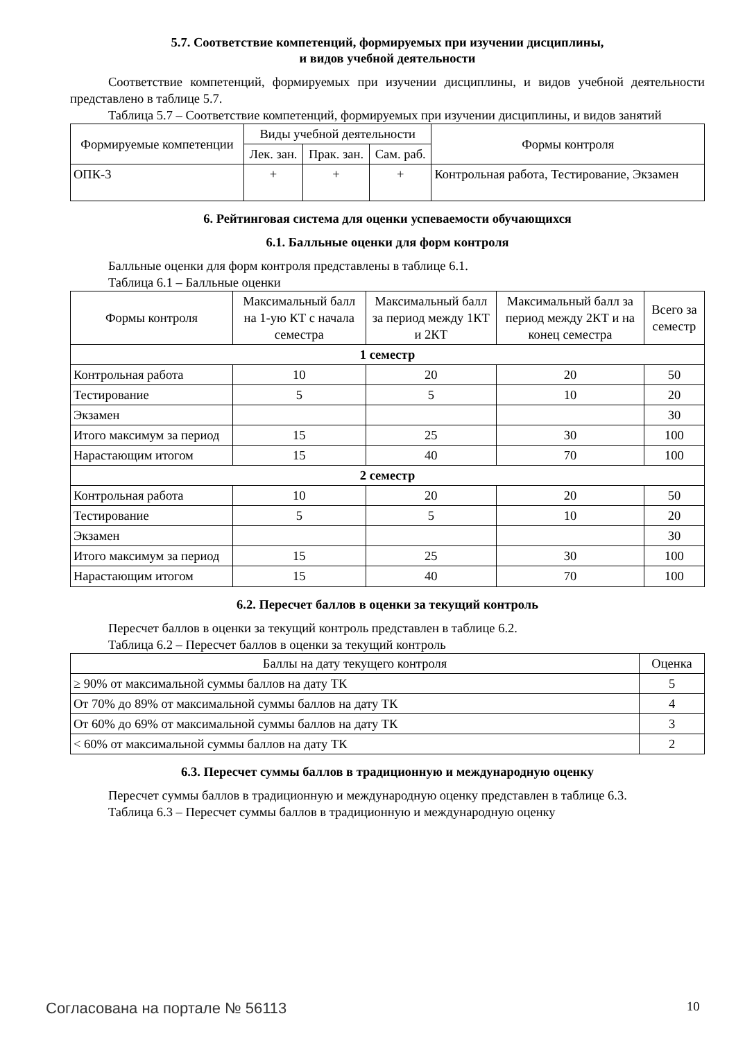5.7. Соответствие компетенций, формируемых при изучении дисциплины,
и видов учебной деятельности
Соответствие компетенций, формируемых при изучении дисциплины, и видов учебной деятельности представлено в таблице 5.7.
Таблица 5.7 – Соответствие компетенций, формируемых при изучении дисциплины, и видов занятий
| Формируемые компетенции | Виды учебной деятельности | | | Формы контроля |
| --- | --- | --- | --- | --- |
| | Лек. зан. | Прак. зан. | Сам. раб. | |
| ОПК-3 | + | + | + | Контрольная работа, Тестирование, Экзамен |
6. Рейтинговая система для оценки успеваемости обучающихся
6.1. Балльные оценки для форм контроля
Балльные оценки для форм контроля представлены в таблице 6.1.
Таблица 6.1 – Балльные оценки
| Формы контроля | Максимальный балл на 1-ую КТ с начала семестра | Максимальный балл за период между 1КТ и 2КТ | Максимальный балл за период между 2КТ и на конец семестра | Всего за семестр |
| --- | --- | --- | --- | --- |
| 1 семестр | | | | |
| Контрольная работа | 10 | 20 | 20 | 50 |
| Тестирование | 5 | 5 | 10 | 20 |
| Экзамен | | | | 30 |
| Итого максимум за период | 15 | 25 | 30 | 100 |
| Нарастающим итогом | 15 | 40 | 70 | 100 |
| 2 семестр | | | | |
| Контрольная работа | 10 | 20 | 20 | 50 |
| Тестирование | 5 | 5 | 10 | 20 |
| Экзамен | | | | 30 |
| Итого максимум за период | 15 | 25 | 30 | 100 |
| Нарастающим итогом | 15 | 40 | 70 | 100 |
6.2. Пересчет баллов в оценки за текущий контроль
Пересчет баллов в оценки за текущий контроль представлен в таблице 6.2.
Таблица 6.2 – Пересчет баллов в оценки за текущий контроль
| Баллы на дату текущего контроля | Оценка |
| --- | --- |
| ≥ 90% от максимальной суммы баллов на дату ТК | 5 |
| От 70% до 89% от максимальной суммы баллов на дату ТК | 4 |
| От 60% до 69% от максимальной суммы баллов на дату ТК | 3 |
| < 60% от максимальной суммы баллов на дату ТК | 2 |
6.3. Пересчет суммы баллов в традиционную и международную оценку
Пересчет суммы баллов в традиционную и международную оценку представлен в таблице 6.3.
Таблица 6.3 – Пересчет суммы баллов в традиционную и международную оценку
Согласована на портале № 56113 10